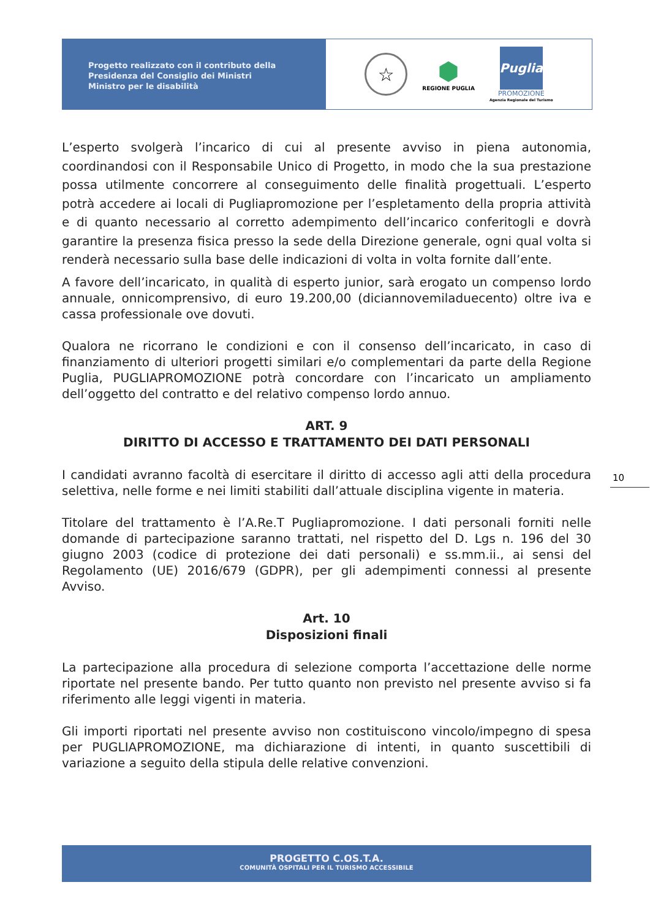Progetto realizzato con il contributo della
Presidenza del Consiglio dei Ministri
Ministro per le disabilità
☆
⬢
REGIONE PUGLIA
Puglia
PROMOZIONE
Agenzia Regionale del Turismo
L’esperto svolgerà l’incarico di cui al presente avviso in piena autonomia, coordinandosi con il Responsabile Unico di Progetto, in modo che la sua prestazione possa utilmente concorrere al conseguimento delle finalità progettuali. L’esperto potrà accedere ai locali di Pugliapromozione per l’espletamento della propria attività e di quanto necessario al corretto adempimento dell’incarico conferitogli e dovrà garantire la presenza fisica presso la sede della Direzione generale, ogni qual volta si renderà necessario sulla base delle indicazioni di volta in volta fornite dall’ente.
A favore dell’incaricato, in qualità di esperto junior, sarà erogato un compenso lordo annuale, onnicomprensivo, di euro 19.200,00 (diciannovemiladuecento) oltre iva e cassa professionale ove dovuti.
Qualora ne ricorrano le condizioni e con il consenso dell’incaricato, in caso di finanziamento di ulteriori progetti similari e/o complementari da parte della Regione Puglia, PUGLIAPROMOZIONE potrà concordare con l’incaricato un ampliamento dell’oggetto del contratto e del relativo compenso lordo annuo.
ART. 9
DIRITTO DI ACCESSO E TRATTAMENTO DEI DATI PERSONALI
I candidati avranno facoltà di esercitare il diritto di accesso agli atti della procedura selettiva, nelle forme e nei limiti stabiliti dall’attuale disciplina vigente in materia.
Titolare del trattamento è l’A.Re.T Pugliapromozione. I dati personali forniti nelle domande di partecipazione saranno trattati, nel rispetto del D. Lgs n. 196 del 30 giugno 2003 (codice di protezione dei dati personali) e ss.mm.ii., ai sensi del Regolamento (UE) 2016/679 (GDPR), per gli adempimenti connessi al presente Avviso.
Art. 10
Disposizioni finali
La partecipazione alla procedura di selezione comporta l’accettazione delle norme riportate nel presente bando. Per tutto quanto non previsto nel presente avviso si fa riferimento alle leggi vigenti in materia.
Gli importi riportati nel presente avviso non costituiscono vincolo/impegno di spesa per PUGLIAPROMOZIONE, ma dichiarazione di intenti, in quanto suscettibili di variazione a seguito della stipula delle relative convenzioni.
10
PROGETTO C.OS.T.A.
COMUNITÀ OSPITALI PER IL TURISMO ACCESSIBILE